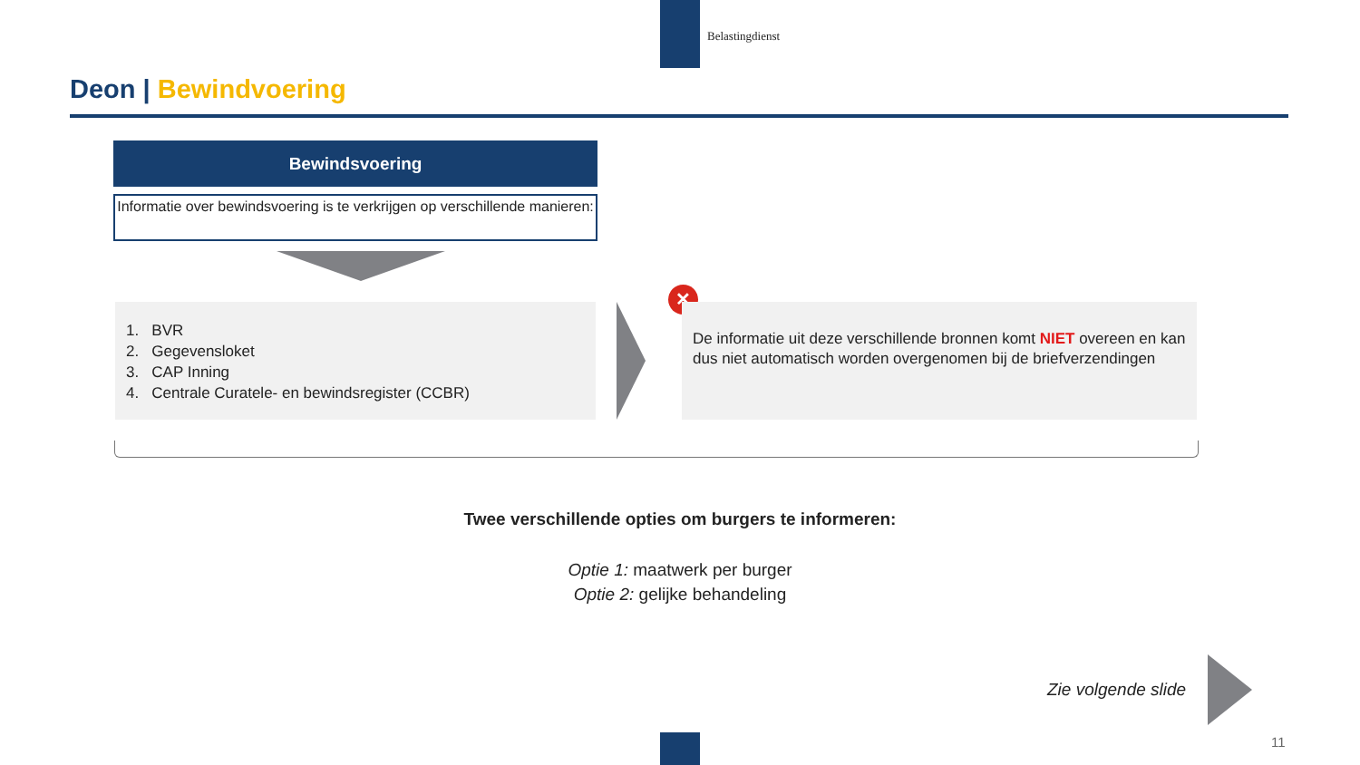Belastingdienst
Deon | Bewindvoering
Bewindsvoering
Informatie over bewindsvoering is te verkrijgen op verschillende manieren:
1. BVR
2. Gegevensloket
3. CAP Inning
4. Centrale Curatele- en bewindsregister (CCBR)
✕
De informatie uit deze verschillende bronnen komt NIET overeen en kan dus niet automatisch worden overgenomen bij de briefverzendingen
Twee verschillende opties om burgers te informeren:
Optie 1: maatwerk per burger
Optie 2: gelijke behandeling
Zie volgende slide
11